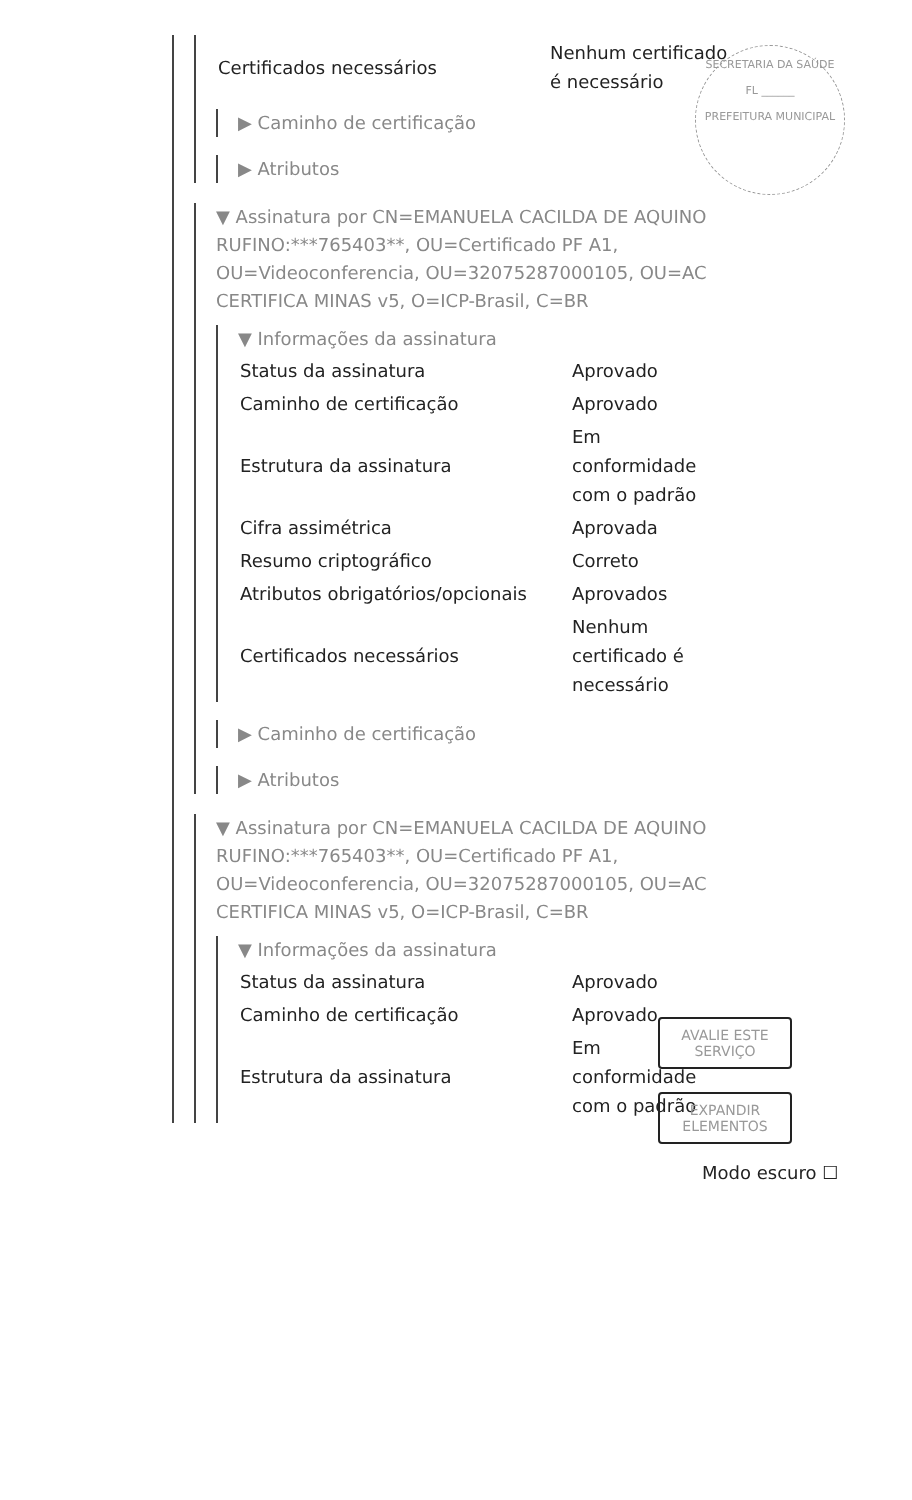SECRETARIA DA SAÚDE
FL ______
PREFEITURA MUNICIPAL
| Certificados necessários | Nenhum certificado é necessário |
▶ Caminho de certificação
▶ Atributos
▼ Assinatura por CN=EMANUELA CACILDA DE AQUINO RUFINO:***765403**, OU=Certificado PF A1, OU=Videoconferencia, OU=32075287000105, OU=AC CERTIFICA MINAS v5, O=ICP-Brasil, C=BR
▼ Informações da assinatura
| Status da assinatura | Aprovado |
| Caminho de certificação | Aprovado |
| Estrutura da assinatura | Em conformidade com o padrão |
| Cifra assimétrica | Aprovada |
| Resumo criptográfico | Correto |
| Atributos obrigatórios/opcionais | Aprovados |
| Certificados necessários | Nenhum certificado é necessário |
▶ Caminho de certificação
▶ Atributos
▼ Assinatura por CN=EMANUELA CACILDA DE AQUINO RUFINO:***765403**, OU=Certificado PF A1, OU=Videoconferencia, OU=32075287000105, OU=AC CERTIFICA MINAS v5, O=ICP-Brasil, C=BR
▼ Informações da assinatura
| Status da assinatura | Aprovado |
| Caminho de certificação | Aprovado |
| Estrutura da assinatura | Em conformidade com o padrão |
AVALIE ESTE SERVIÇO
EXPANDIR ELEMENTOS
Modo escuro ☐